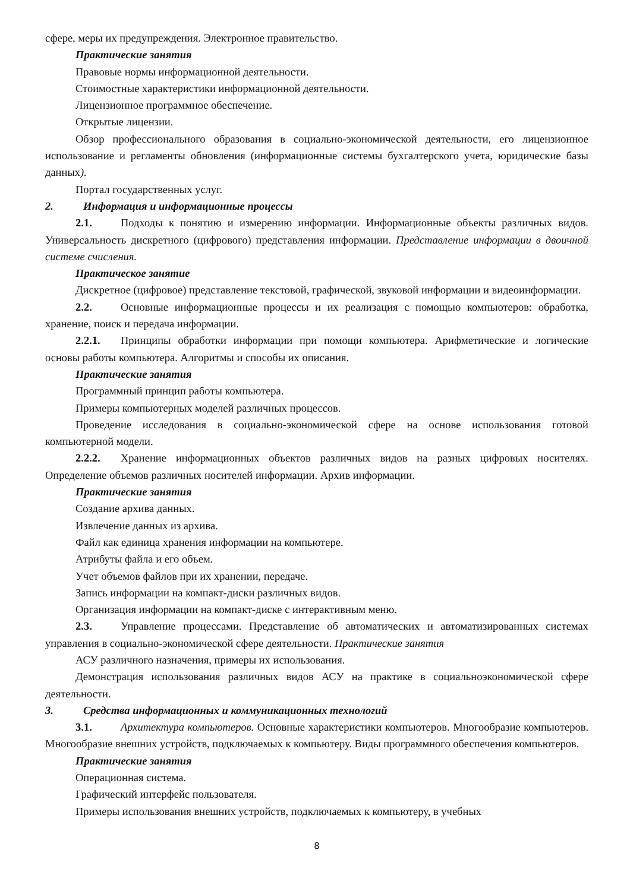сфере, меры их предупреждения. Электронное правительство.
Практические занятия
Правовые нормы информационной деятельности.
Стоимостные характеристики информационной деятельности.
Лицензионное программное обеспечение.
Открытые лицензии.
Обзор профессионального образования в социально-экономической деятельности, его лицензионное использование и регламенты обновления (информационные системы бухгалтерского учета, юридические базы данных).
Портал государственных услуг.
2. Информация и информационные процессы
2.1. Подходы к понятию и измерению информации. Информационные объекты различных видов. Универсальность дискретного (цифрового) представления информации. Представление информации в двоичной системе счисления.
Практическое занятие
Дискретное (цифровое) представление текстовой, графической, звуковой информации и видеоинформации.
2.2. Основные информационные процессы и их реализация с помощью компьютеров: обработка, хранение, поиск и передача информации.
2.2.1. Принципы обработки информации при помощи компьютера. Арифметические и логические основы работы компьютера. Алгоритмы и способы их описания.
Практические занятия
Программный принцип работы компьютера.
Примеры компьютерных моделей различных процессов.
Проведение исследования в социально-экономической сфере на основе использования готовой компьютерной модели.
2.2.2. Хранение информационных объектов различных видов на разных цифровых носителях. Определение объемов различных носителей информации. Архив информации.
Практические занятия
Создание архива данных.
Извлечение данных из архива.
Файл как единица хранения информации на компьютере.
Атрибуты файла и его объем.
Учет объемов файлов при их хранении, передаче.
Запись информации на компакт-диски различных видов.
Организация информации на компакт-диске с интерактивным меню.
2.3. Управление процессами. Представление об автоматических и автоматизированных системах управления в социально-экономической сфере деятельности. Практические занятия
АСУ различного назначения, примеры их использования.
Демонстрация использования различных видов АСУ на практике в социальноэкономической сфере деятельности.
3. Средства информационных и коммуникационных технологий
3.1. Архитектура компьютеров. Основные характеристики компьютеров. Многообразие компьютеров. Многообразие внешних устройств, подключаемых к компьютеру. Виды программного обеспечения компьютеров.
Практические занятия
Операционная система.
Графический интерфейс пользователя.
Примеры использования внешних устройств, подключаемых к компьютеру, в учебных
8